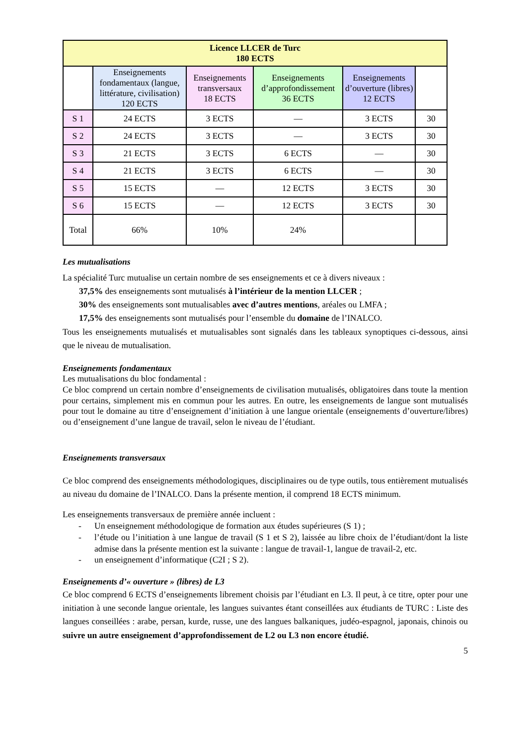| Licence LLCER de Turc 180 ECTS | | | | | |
| | Enseignements fondamentaux (langue, littérature, civilisation) 120 ECTS | Enseignements transversaux 18 ECTS | Enseignements d’approfondissement 36 ECTS | Enseignements d’ouverture (libres) 12 ECTS | |
| S 1 | 24 ECTS | 3 ECTS | — | 3 ECTS | 30 |
| S 2 | 24 ECTS | 3 ECTS | — | 3 ECTS | 30 |
| S 3 | 21 ECTS | 3 ECTS | 6 ECTS | — | 30 |
| S 4 | 21 ECTS | 3 ECTS | 6 ECTS | — | 30 |
| S 5 | 15 ECTS | — | 12 ECTS | 3 ECTS | 30 |
| S 6 | 15 ECTS | — | 12 ECTS | 3 ECTS | 30 |
| Total | 66% | 10% | 24% | | |
Les mutualisations
La spécialité Turc mutualise un certain nombre de ses enseignements et ce à divers niveaux :
37,5% des enseignements sont mutualisés à l’intérieur de la mention LLCER ;
30% des enseignements sont mutualisables avec d’autres mentions, aréales ou LMFA ;
17,5% des enseignements sont mutualisés pour l’ensemble du domaine de l’INALCO.
Tous les enseignements mutualisés et mutualisables sont signalés dans les tableaux synoptiques ci-dessous, ainsi que le niveau de mutualisation.
Enseignements fondamentaux
Les mutualisations du bloc fondamental :
Ce bloc comprend un certain nombre d’enseignements de civilisation mutualisés, obligatoires dans toute la mention pour certains, simplement mis en commun pour les autres. En outre, les enseignements de langue sont mutualisés pour tout le domaine au titre d’enseignement d’initiation à une langue orientale (enseignements d’ouverture/libres) ou d’enseignement d’une langue de travail, selon le niveau de l’étudiant.
Enseignements transversaux
Ce bloc comprend des enseignements méthodologiques, disciplinaires ou de type outils, tous entièrement mutualisés au niveau du domaine de l’INALCO. Dans la présente mention, il comprend 18 ECTS minimum.
Les enseignements transversaux de première année incluent :
- Un enseignement méthodologique de formation aux études supérieures (S 1) ;
- l’étude ou l’initiation à une langue de travail (S 1 et S 2), laissée au libre choix de l’étudiant/dont la liste admise dans la présente mention est la suivante : langue de travail-1, langue de travail-2, etc.
- un enseignement d’informatique (C2I ; S 2).
Enseignements d’« ouverture » (libres) de L3
Ce bloc comprend 6 ECTS d’enseignements librement choisis par l’étudiant en L3. Il peut, à ce titre, opter pour une initiation à une seconde langue orientale, les langues suivantes étant conseillées aux étudiants de TURC : Liste des langues conseillées : arabe, persan, kurde, russe, une des langues balkaniques, judéo-espagnol, japonais, chinois ou suivre un autre enseignement d’approfondissement de L2 ou L3 non encore étudié.
5